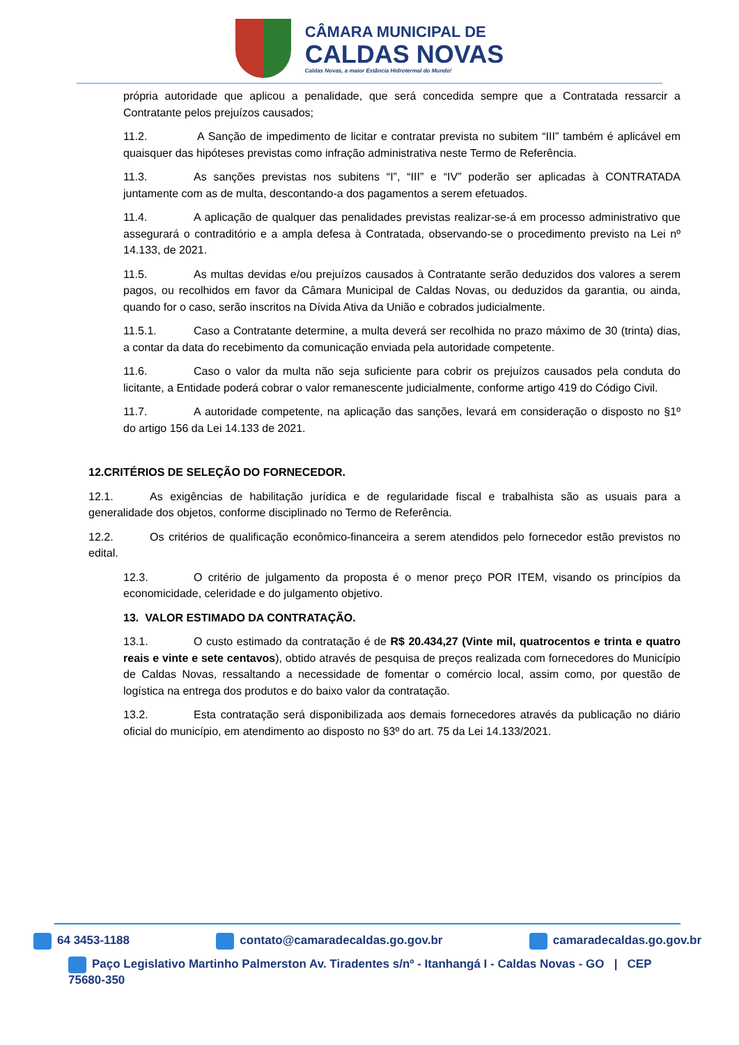CÂMARA MUNICIPAL DE
CALDAS NOVAS
Caldas Novas, a maior Estância Hidrotermal do Mundo!
própria autoridade que aplicou a penalidade, que será concedida sempre que a Contratada ressarcir a Contratante pelos prejuízos causados;
11.2. A Sanção de impedimento de licitar e contratar prevista no subitem “III” também é aplicável em quaisquer das hipóteses previstas como infração administrativa neste Termo de Referência.
11.3. As sanções previstas nos subitens “I”, “III” e “IV” poderão ser aplicadas à CONTRATADA juntamente com as de multa, descontando-a dos pagamentos a serem efetuados.
11.4. A aplicação de qualquer das penalidades previstas realizar-se-á em processo administrativo que assegurará o contraditório e a ampla defesa à Contratada, observando-se o procedimento previsto na Lei nº 14.133, de 2021.
11.5. As multas devidas e/ou prejuízos causados à Contratante serão deduzidos dos valores a serem pagos, ou recolhidos em favor da Câmara Municipal de Caldas Novas, ou deduzidos da garantia, ou ainda, quando for o caso, serão inscritos na Dívida Ativa da União e cobrados judicialmente.
11.5.1. Caso a Contratante determine, a multa deverá ser recolhida no prazo máximo de 30 (trinta) dias, a contar da data do recebimento da comunicação enviada pela autoridade competente.
11.6. Caso o valor da multa não seja suficiente para cobrir os prejuízos causados pela conduta do licitante, a Entidade poderá cobrar o valor remanescente judicialmente, conforme artigo 419 do Código Civil.
11.7. A autoridade competente, na aplicação das sanções, levará em consideração o disposto no §1º do artigo 156 da Lei 14.133 de 2021.
12.CRITÉRIOS DE SELEÇÃO DO FORNECEDOR.
12.1. As exigências de habilitação jurídica e de regularidade fiscal e trabalhista são as usuais para a generalidade dos objetos, conforme disciplinado no Termo de Referência.
12.2. Os critérios de qualificação econômico-financeira a serem atendidos pelo fornecedor estão previstos no edital.
12.3. O critério de julgamento da proposta é o menor preço POR ITEM, visando os princípios da economicidade, celeridade e do julgamento objetivo.
13. VALOR ESTIMADO DA CONTRATAÇÃO.
13.1. O custo estimado da contratação é de R$ 20.434,27 (Vinte mil, quatrocentos e trinta e quatro reais e vinte e sete centavos), obtido através de pesquisa de preços realizada com fornecedores do Município de Caldas Novas, ressaltando a necessidade de fomentar o comércio local, assim como, por questão de logística na entrega dos produtos e do baixo valor da contratação.
13.2. Esta contratação será disponibilizada aos demais fornecedores através da publicação no diário oficial do município, em atendimento ao disposto no §3º do art. 75 da Lei 14.133/2021.
64 3453-1188 contato@camaradecaldas.go.gov.br camaradecaldas.go.gov.br
Paço Legislativo Martinho Palmerston Av. Tiradentes s/nº - Itanhangá I - Caldas Novas - GO | CEP 75680-350